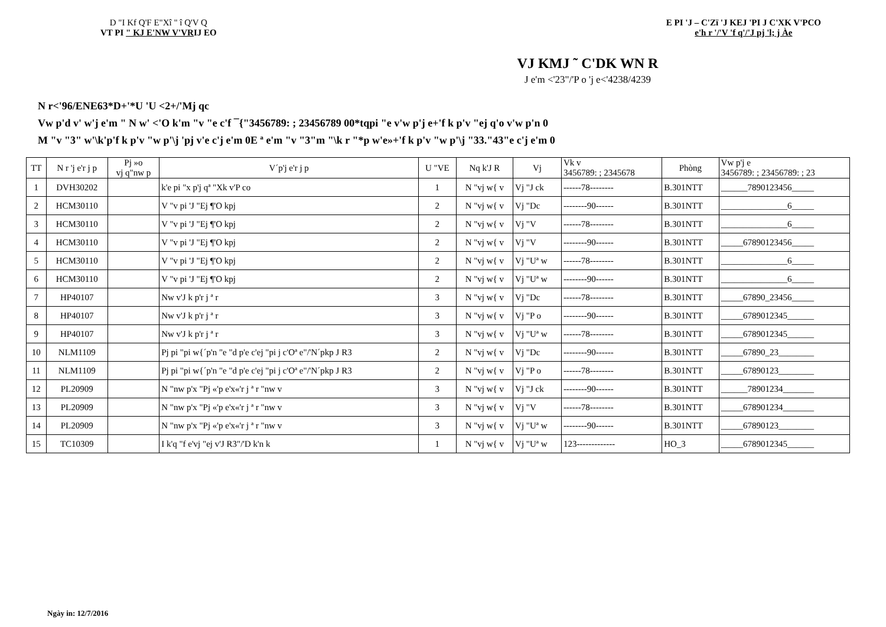D "I Kf Q'F E"Xî " î Q'V Q
VT PI " KJ E'NW V'VRIJ EO
E PI 'J – C'Zï 'J KEJ 'PI J C'XK V'PCO
e'h r '/'V 'f q'/'J pj 'l; j Àe
VJ KMJ ˜ C'DK WN R
J e'm <'23"/'P o 'j e<'4238/4239
N r<'96/ENE63*D+'*U 'U <2+/'Mj qc
Vw p'd v' w'j e'm " N w' <'O k'm "v "e c'f ¯{"3456789: ; 23456789 00*tqpi "e v'w p'j e+'f k p'v "ej q'o v'w p'n 0
M "v "3" w'\k'p'f k p'v "w p'\j 'pj v'e c'j e'm 0E ª e'm "v "3"m "\k r "*p w'e»+'f k p'v "w p'\j "33."43"e c'j e'm 0
| TT | N r 'j e'r j p | Pj »o vj q"nw p | V´p'j e'r j p | U "VE | Nq k'J R | Vj | Vk v 3456789: ; 2345678 | Phòng | Vw p'j e 3456789: ; 23456789: ; 23 |
| --- | --- | --- | --- | --- | --- | --- | --- | --- | --- |
| 1 | DVH30202 | | k'e pi "x p'j qª "Xk v'P co | 1 | N "vj w{ v | Vj "J ck | ------78-------- | B.301NTT | ______7890123456_____ |
| 2 | HCM30110 | | V "v pi 'J "Ej ¶'O kpj | 2 | N "vj w{ v | Vj "Dc | --------90------ | B.301NTT | _______________6_____ |
| 3 | HCM30110 | | V "v pi 'J "Ej ¶'O kpj | 2 | N "vj w{ v | Vj "V | ------78-------- | B.301NTT | _______________6_____ |
| 4 | HCM30110 | | V "v pi 'J "Ej ¶'O kpj | 2 | N "vj w{ v | Vj "V | --------90------ | B.301NTT | _____67890123456_____ |
| 5 | HCM30110 | | V "v pi 'J "Ej ¶'O kpj | 2 | N "vj w{ v | Vj "Uª w | ------78-------- | B.301NTT | _______________6_____ |
| 6 | HCM30110 | | V "v pi 'J "Ej ¶'O kpj | 2 | N "vj w{ v | Vj "Uª w | --------90------ | B.301NTT | _______________6_____ |
| 7 | HP40107 | | Nw v'J k p'r j ª r | 3 | N "vj w{ v | Vj "Dc | ------78-------- | B.301NTT | _____67890_23456_____ |
| 8 | HP40107 | | Nw v'J k p'r j ª r | 3 | N "vj w{ v | Vj "P o | --------90------ | B.301NTT | _____6789012345______ |
| 9 | HP40107 | | Nw v'J k p'r j ª r | 3 | N "vj w{ v | Vj "Uª w | ------78-------- | B.301NTT | _____6789012345______ |
| 10 | NLM1109 | | Pj pi "pi w{´p'n "e "d p'e c'ej "pi j c'Oª e"/'N´pkp J R3 | 2 | N "vj w{ v | Vj "Dc | --------90------ | B.301NTT | _____67890_23________ |
| 11 | NLM1109 | | Pj pi "pi w{´p'n "e "d p'e c'ej "pi j c'Oª e"/'N´pkp J R3 | 2 | N "vj w{ v | Vj "P o | ------78-------- | B.301NTT | _____67890123________ |
| 12 | PL20909 | | N "nw p'x "Pj «'p e'x«'r j ª r "nw v | 3 | N "vj w{ v | Vj "J ck | --------90------ | B.301NTT | ______78901234_______ |
| 13 | PL20909 | | N "nw p'x "Pj «'p e'x«'r j ª r "nw v | 3 | N "vj w{ v | Vj "V | ------78-------- | B.301NTT | _____678901234_______ |
| 14 | PL20909 | | N "nw p'x "Pj «'p e'x«'r j ª r "nw v | 3 | N "vj w{ v | Vj "Uª w | --------90------ | B.301NTT | _____67890123________ |
| 15 | TC10309 | | I k'q "f e'vj "ej v'J R3"/'D k'n k | 1 | N "vj w{ v | Vj "Uª w | 123------------- | HO_3 | _____6789012345______ |
Ngày in: 12/7/2016